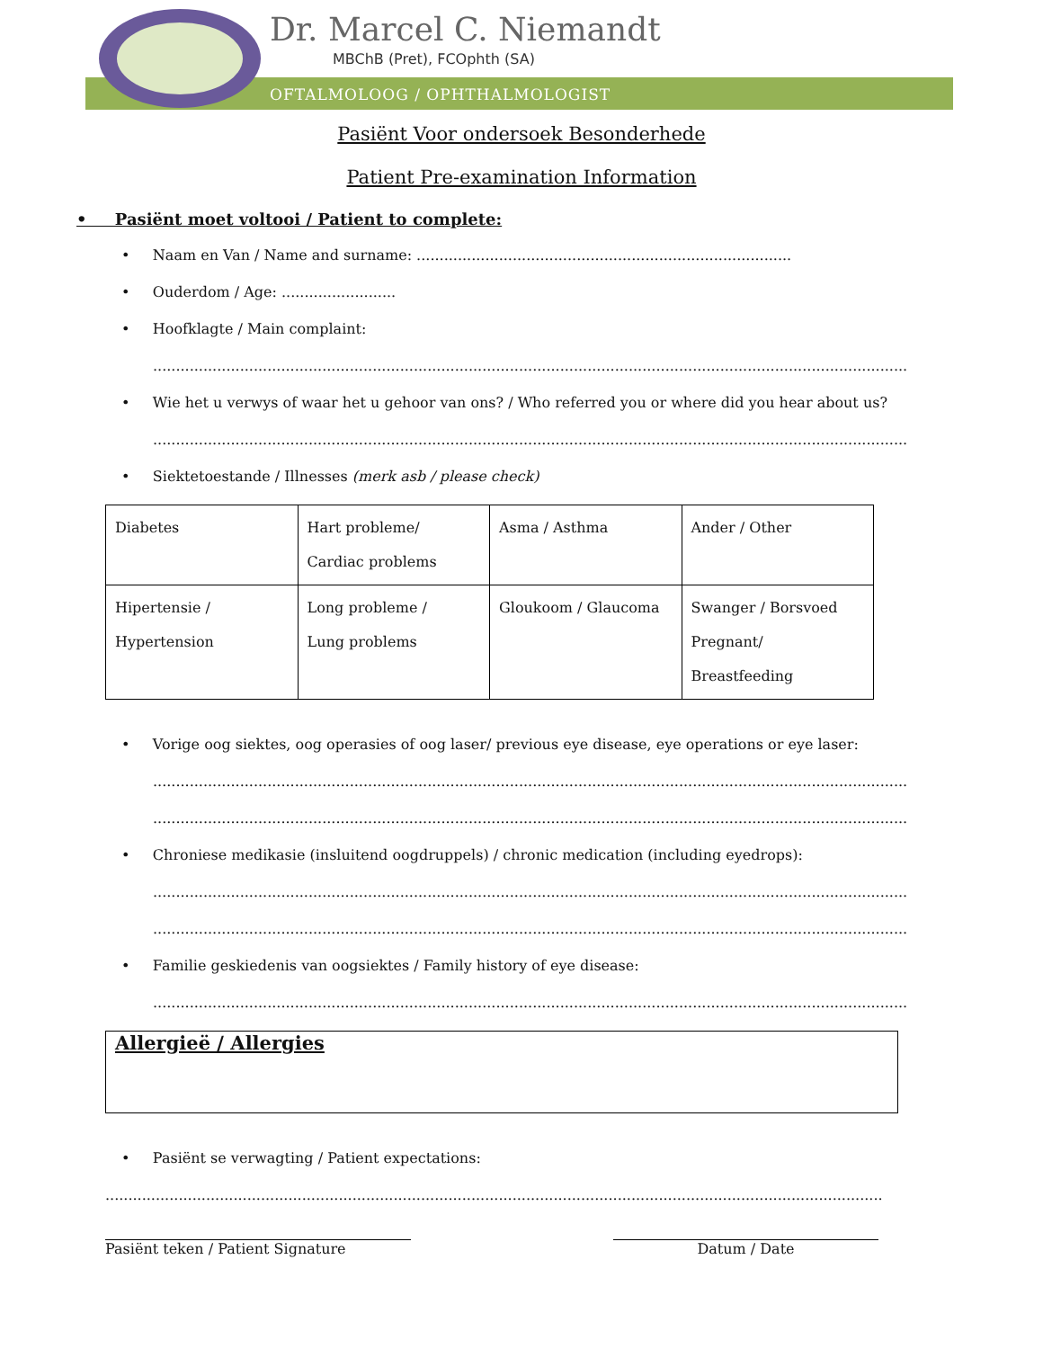Dr. Marcel C. Niemandt
MBChB (Pret), FCOphth (SA)
OFTALMOLOOG / OPHTHALMOLOGIST
Pasiënt Voor ondersoek Besonderhede
Patient Pre-examination Information
• Pasiënt moet voltooi / Patient to complete:
• Naam en Van / Name and surname: ..................................................................................
• Ouderdom / Age: .........................
• Hoofklagte / Main complaint:
...................................................................................................................................................................................................
• Wie het u verwys of waar het u gehoor van ons? / Who referred you or where did you hear about us?
...............................................................................................................................................................................
• Siektetoestande / Illnesses (merk asb / please check)
| Diabetes | Hart probleme/ Cardiac problems | Asma / Asthma | Ander / Other |
| Hipertensie / Hypertension | Long probleme / Lung problems | Gloukoom / Glaucoma | Swanger / Borsvoed Pregnant/ Breastfeeding |
• Vorige oog siektes, oog operasies of oog laser/ previous eye disease, eye operations or eye laser:
...................................................................................................................................................................................................
...........................................................................................................................................................................
• Chroniese medikasie (insluitend oogdruppels) / chronic medication (including eyedrops):
...................................................................................................................................................................................................
...........................................................................................................................................................................
• Familie geskiedenis van oogsiektes / Family history of eye disease:
.................................................................................................................................................................................
Allergieë / Allergies
• Pasiënt se verwagting / Patient expectations:
..............................................................................................................................................................................................
Pasiënt teken / Patient Signature Datum / Date